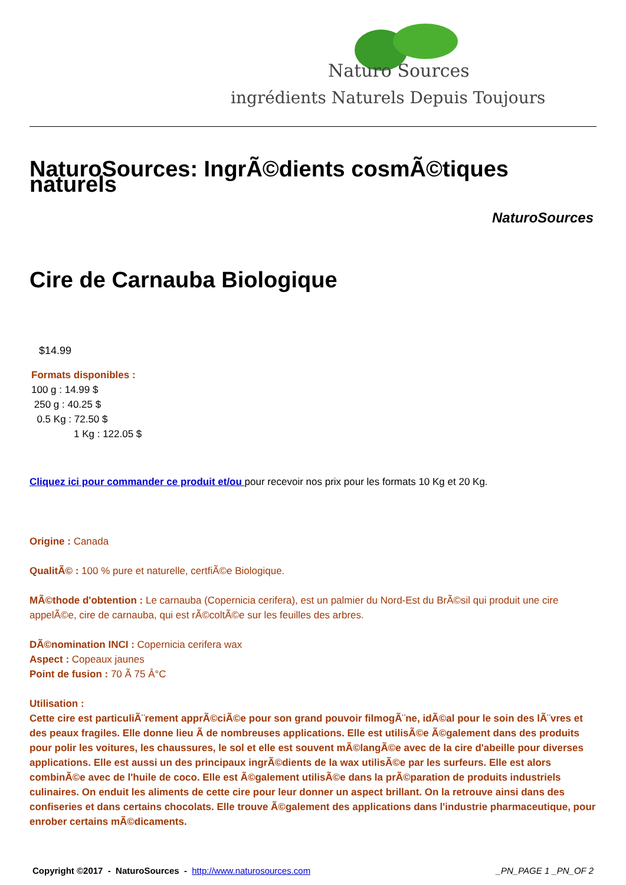Naturo Sources
ingrédients Naturels Depuis Toujours
NaturoSources: IngrÃ©dients cosmÃ©tiques naturels
NaturoSources
Cire de Carnauba Biologique
$14.99
Formats disponibles :
100 g : 14.99 $
250 g : 40.25 $
0.5 Kg : 72.50 $
1 Kg : 122.05 $
Cliquez ici pour commander ce produit et/ou pour recevoir nos prix pour les formats 10 Kg et 20 Kg.
Origine : Canada
QualitÃ© : 100 % pure et naturelle, certfiÃ©e Biologique.
MÃ©thode d'obtention : Le carnauba (Copernicia cerifera), est un palmier du Nord-Est du BrÃ©sil qui produit une cire appelÃ©e, cire de carnauba, qui est rÃ©coltÃ©e sur les feuilles des arbres.
DÃ©nomination INCI : Copernicia cerifera wax
Aspect : Copeaux jaunes
Point de fusion : 70 Ã 75 Â°C
Utilisation :
Cette cire est particuliÃ¨rement apprÃ©ciÃ©e pour son grand pouvoir filmogÃ¨ne, idÃ©al pour le soin des lÃ¨vres et des peaux fragiles. Elle donne lieu Ã de nombreuses applications. Elle est utilisÃ©e Ã©galement dans des produits pour polir les voitures, les chaussures, le sol et elle est souvent mÃ©langÃ©e avec de la cire d'abeille pour diverses applications. Elle est aussi un des principaux ingrÃ©dients de la wax utilisÃ©e par les surfeurs. Elle est alors combinÃ©e avec de l'huile de coco. Elle est Ã©galement utilisÃ©e dans la prÃ©paration de produits industriels culinaires. On enduit les aliments de cette cire pour leur donner un aspect brillant. On la retrouve ainsi dans des confiseries et dans certains chocolats. Elle trouve Ã©galement des applications dans l'industrie pharmaceutique, pour enrober certains mÃ©dicaments.
Copyright ©2017 - NaturoSources - http://www.naturosources.com _PN_PAGE 1 _PN_OF 2